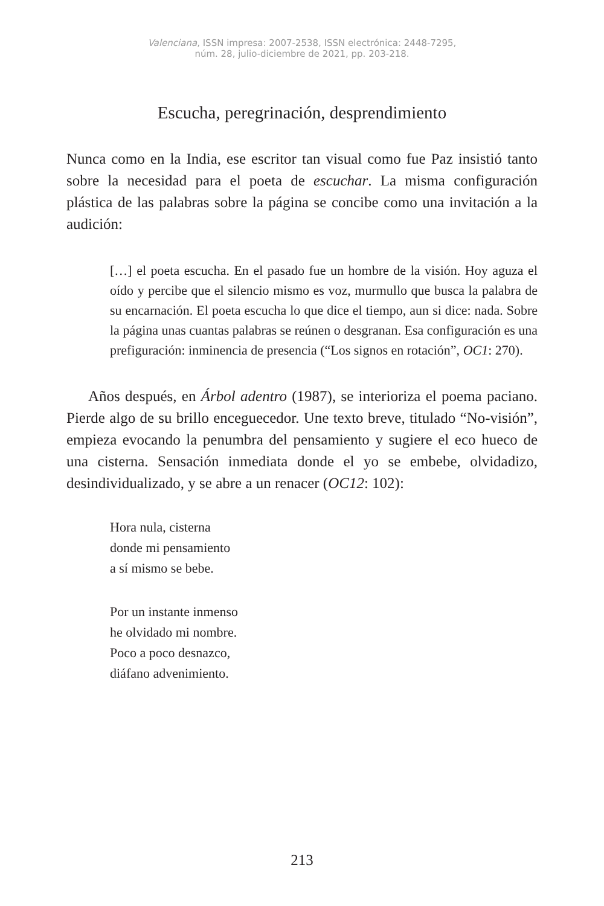Valenciana, ISSN impresa: 2007-2538, ISSN electrónica: 2448-7295,
núm. 28, julio-diciembre de 2021, pp. 203-218.
Escucha, peregrinación, desprendimiento
Nunca como en la India, ese escritor tan visual como fue Paz insistió tanto sobre la necesidad para el poeta de escuchar. La misma configuración plástica de las palabras sobre la página se concibe como una invitación a la audición:
[…] el poeta escucha. En el pasado fue un hombre de la visión. Hoy aguza el oído y percibe que el silencio mismo es voz, murmullo que busca la palabra de su encarnación. El poeta escucha lo que dice el tiempo, aun si dice: nada. Sobre la página unas cuantas palabras se reúnen o desgranan. Esa configuración es una prefiguración: inminencia de presencia (“Los signos en rotación”, OC1: 270).
Años después, en Árbol adentro (1987), se interioriza el poema paciano. Pierde algo de su brillo enceguecedor. Une texto breve, titulado “No-visión”, empieza evocando la penumbra del pensamiento y sugiere el eco hueco de una cisterna. Sensación inmediata donde el yo se embebe, olvidadizo, desindividualizado, y se abre a un renacer (OC12: 102):
Hora nula, cisterna
donde mi pensamiento
a sí mismo se bebe.
Por un instante inmenso
he olvidado mi nombre.
Poco a poco desnazco,
diáfano advenimiento.
213